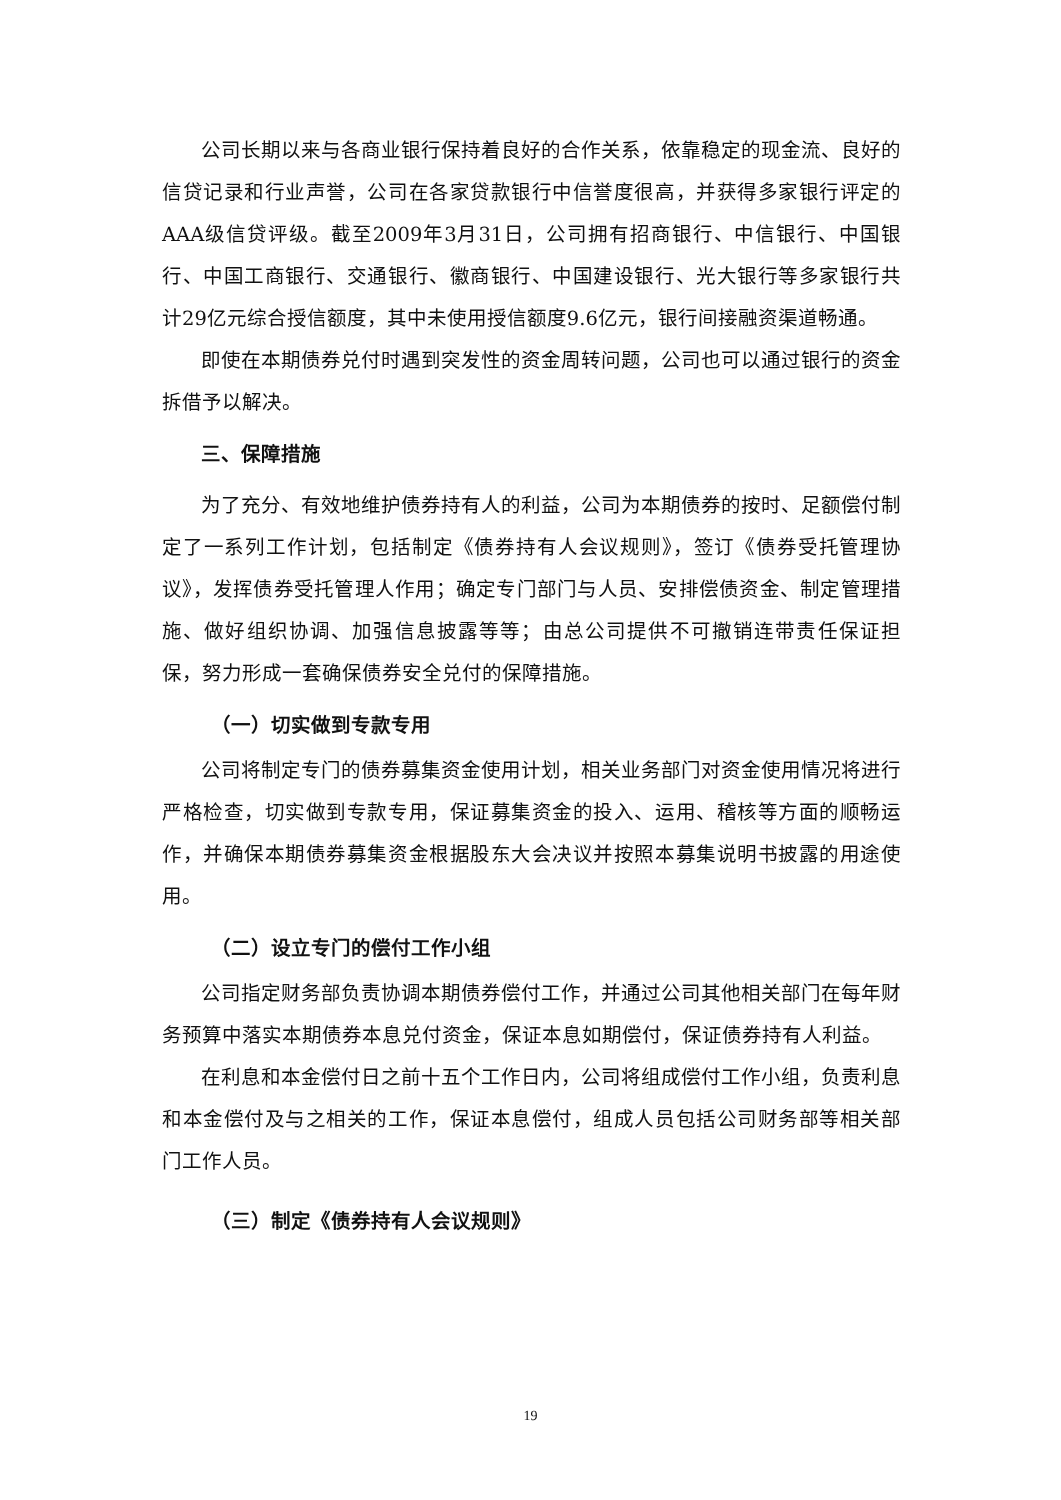公司长期以来与各商业银行保持着良好的合作关系，依靠稳定的现金流、良好的信贷记录和行业声誉，公司在各家贷款银行中信誉度很高，并获得多家银行评定的AAA级信贷评级。截至2009年3月31日，公司拥有招商银行、中信银行、中国银行、中国工商银行、交通银行、徽商银行、中国建设银行、光大银行等多家银行共计29亿元综合授信额度，其中未使用授信额度9.6亿元，银行间接融资渠道畅通。
即使在本期债券兑付时遇到突发性的资金周转问题，公司也可以通过银行的资金拆借予以解决。
三、保障措施
为了充分、有效地维护债券持有人的利益，公司为本期债券的按时、足额偿付制定了一系列工作计划，包括制定《债券持有人会议规则》，签订《债券受托管理协议》，发挥债券受托管理人作用；确定专门部门与人员、安排偿债资金、制定管理措施、做好组织协调、加强信息披露等等；由总公司提供不可撤销连带责任保证担保，努力形成一套确保债券安全兑付的保障措施。
（一）切实做到专款专用
公司将制定专门的债券募集资金使用计划，相关业务部门对资金使用情况将进行严格检查，切实做到专款专用，保证募集资金的投入、运用、稽核等方面的顺畅运作，并确保本期债券募集资金根据股东大会决议并按照本募集说明书披露的用途使用。
（二）设立专门的偿付工作小组
公司指定财务部负责协调本期债券偿付工作，并通过公司其他相关部门在每年财务预算中落实本期债券本息兑付资金，保证本息如期偿付，保证债券持有人利益。
在利息和本金偿付日之前十五个工作日内，公司将组成偿付工作小组，负责利息和本金偿付及与之相关的工作，保证本息偿付，组成人员包括公司财务部等相关部门工作人员。
（三）制定《债券持有人会议规则》
19